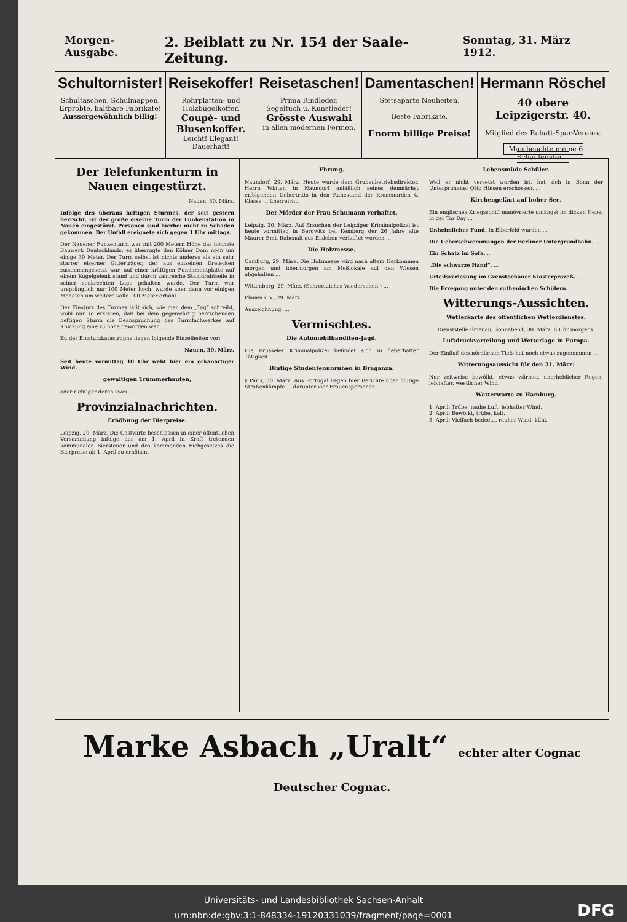Morgen-Ausgabe. 2. Beiblatt zu Nr. 154 der Saale-Zeitung. Sonntag, 31. März 1912.
Schultornister!
Schultaschen, Schulmappen.
Erprobte, haltbare Fabrikate!
Aussergewöhnlich billig!
Reisekoffer!
Rohrplatten- und Holzbügelkoffer.
Coupé- und Blusenkoffer.
Leicht! Elegant! Dauerhaft!
Reisetaschen!
Prima Rindleder,
Segeltuch u. Kunstleder!
Grösste Auswahl
in allen modernen Formen.
Damentaschen!
Stetsaparte Neuheiten.
Beste Fabrikate.
Enorm billige Preise!
Hermann Röschel
40 obere Leipzigerstr. 40.
Mitglied des Rabatt-Spar-Vereins.
Man beachte meine 6 Schaufenster.
Der Telefunkenturm in Nauen eingestürzt.
Nauen, 30. März.
Infolge des überaus heftigen Sturmes, der seit gestern herrscht, ist der große eiserne Turm der Funkenstation in Nauen eingestürzt. Personen sind hierbei nicht zu Schaden gekommen. Der Unfall ereignete sich gegen 1 Uhr mittags.
Der Nauener Funkenturm war mit 200 Metern Höhe das höchste Bauwerk Deutschlands; es überragte den Kölner Dom noch um einige 30 Meter. Der Turm selbst ist nichts anderes als ein sehr starrer eiserner Gitterträger, der aus einzelnen Dreiecken zusammengesetzt war, auf einer kräftigen Fundamentplatte auf einem Kugelgelenk stand und durch zahlreiche Stahldrahtseile in seiner senkrechten Lage gehalten wurde. Der Turm war ursprünglich nur 100 Meter hoch, wurde aber dann vor einigen Monaten um weitere volle 100 Meter erhöht.
Der Einsturz des Turmes läßt sich, wie man dem „Tag“ schreibt, wohl nur so erklären, daß bei dem gegenwärtig herrschenden heftigen Sturm die Beanspruchung des Turmfachwerkes auf Knickung eine zu hohe geworden war. ...
Zu der Einsturzkatastrophe liegen folgende Einzelheiten vor:
Nauen, 30. März.
Seit heute vormittag 10 Uhr weht hier ein orkanartiger Wind. ...
gewaltigen Trümmerhaufen,
oder richtiger deren zwei. ...
Provinzialnachrichten.
Erhöhung der Bierpreise.
Leipzig, 29. März. Die Gastwirte beschlossen in einer öffentlichen Versammlung infolge der am 1. April in Kraft tretenden kommunalen Biersteuer und des kommenden Eichgesetzes die Bierpreise ab 1. April zu erhöhen.
Ehrung.
Naundorf, 29. März. Heute wurde dem Grubenbetriebsdirektor, Herrn Winter, in Naundorf anläßlich seines demnächst erfolgenden Uebertritts in den Ruhestand der Kronenorden 4. Klasse ... überreicht.
Der Mörder der Frau Schumann verhaftet.
Leipzig, 30. März. Auf Ersuchen der Leipziger Kriminalpolizei ist heute vormittag in Bergwitz bei Kemberg der 26 Jahre alte Maurer Emil Rabenalt aus Eisleben verhaftet worden ...
Die Holzmesse.
Camburg, 29. März. Die Holzmesse wird nach altem Herkommen morgen und übermorgen am Meßlokale auf den Wiesen abgehalten ...
Wittenberg, 29. März. (Schreckliches Wiedersehen.) ...
Plauen i. V., 29. März. ...
Auszeichnung. ...
Vermischtes.
Die Automobilbanditen-Jagd.
Die Brüsseler Kriminalpolizei befindet sich in fieberhafter Tätigkeit ...
Blutige Studentenunruhen in Braganza.
§ Paris, 30. März. Aus Portugal liegen hier Berichte über blutige Straßenkämpfe ... darunter vier Frauenspersonen.
Lebensmüde Schüler.
Weil er nicht versetzt worden ist, hat sich in Bonn der Unterprimaner Otto Hinsen erschossen. ...
Kirchengeläut auf hoher See.
Ein englisches Kriegsschiff manövrierte unlängst im dicken Nebel in der Tor Bay ...
Unheimlicher Fund. In Elberfeld wurden ...
Die Ueberschwemmungen der Berliner Untergrundbahn. ...
Ein Schatz im Sofa. ...
„Die schwarze Hand“. ...
Urteilsverlesung im Czenstochauer Klosterprozeß. ...
Die Erregung unter den ruthenischen Schülern. ...
Witterungs-Aussichten.
Wetterkarte des öffentlichen Wetterdienstes.
Dienststelle Ilmenau, Sonnabend, 30. März, 8 Uhr morgens.
Luftdruckverteilung und Wetterlage in Europa.
Der Einfluß des nördlichen Tiefs hat noch etwas zugenommen ...
Witterungsaussicht für den 31. März:
Nur zeitweise bewölkt, etwas wärmer, unerheblicher Regen, lebhafter, westlicher Wind.
Wetterwarte zu Hamburg.
1. April: Trübe, rauhe Luft, lebhafter Wind.
2. April: Bewölkt, trübe, kalt.
3. April: Vielfach bedeckt, rauher Wind, kühl.
Marke Asbach „Uralt“ echter alter Cognac
Deutscher Cognac.
Universitäts- und Landesbibliothek Sachsen-Anhalt
urn:nbn:de:gbv:3:1-848334-19120331039/fragment/page=0001
DFG